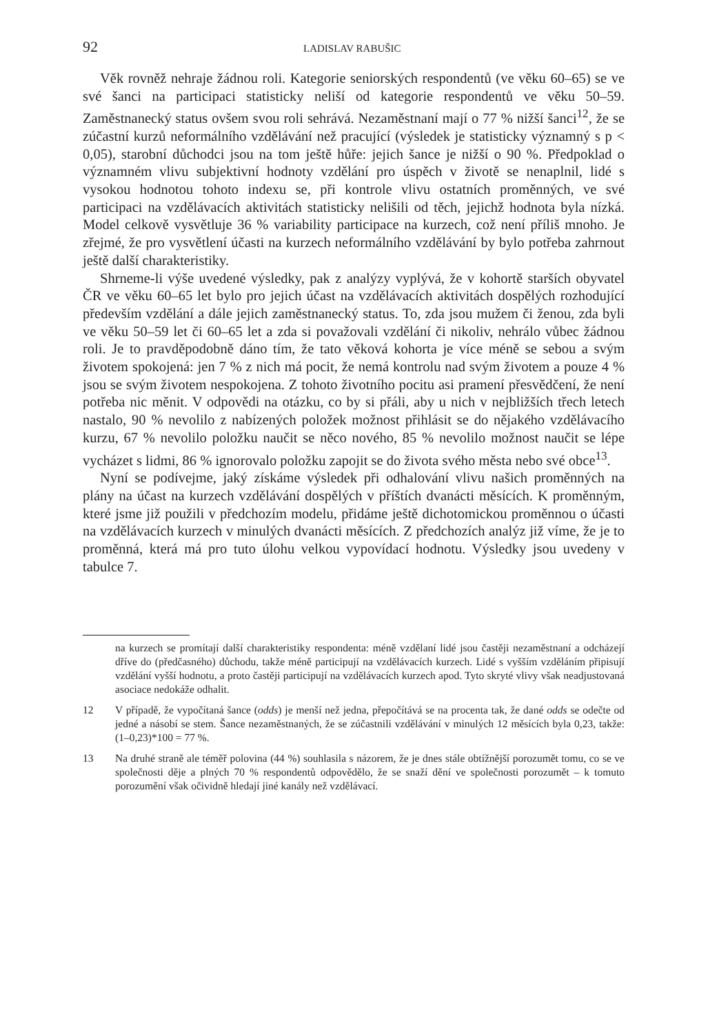92 LADISLAV RABUŠIC
Věk rovněž nehraje žádnou roli. Kategorie seniorských respondentů (ve věku 60–65) se ve své šanci na participaci statisticky neliší od kategorie respondentů ve věku 50–59. Zaměstnanecký status ovšem svou roli sehrává. Nezaměstnaní mají o 77 % nižší šanci<sup>12</sup>, že se zúčastní kurzů neformálního vzdělávání než pracující (výsledek je statisticky významný s p < 0,05), starobní důchodci jsou na tom ještě hůře: jejich šance je nižší o 90 %. Předpoklad o významném vlivu subjektivní hodnoty vzdělání pro úspěch v životě se nenaplnil, lidé s vysokou hodnotou tohoto indexu se, při kontrole vlivu ostatních proměnných, ve své participaci na vzdělávacích aktivitách statisticky nelišili od těch, jejichž hodnota byla nízká. Model celkově vysvětluje 36 % variability participace na kurzech, což není příliš mnoho. Je zřejmé, že pro vysvětlení účasti na kurzech neformálního vzdělávání by bylo potřeba zahrnout ještě další charakteristiky.
Shrneme-li výše uvedené výsledky, pak z analýzy vyplývá, že v kohortě starších obyvatel ČR ve věku 60–65 let bylo pro jejich účast na vzdělávacích aktivitách dospělých rozhodující především vzdělání a dále jejich zaměstnanecký status. To, zda jsou mužem či ženou, zda byli ve věku 50–59 let či 60–65 let a zda si považovali vzdělání či nikoliv, nehrálo vůbec žádnou roli. Je to pravděpodobně dáno tím, že tato věková kohorta je více méně se sebou a svým životem spokojená: jen 7 % z nich má pocit, že nemá kontrolu nad svým životem a pouze 4 % jsou se svým životem nespokojena. Z tohoto životního pocitu asi pramení přesvědčení, že není potřeba nic měnit. V odpovědi na otázku, co by si přáli, aby u nich v nejbližších třech letech nastalo, 90 % nevolilo z nabízených položek možnost přihlásit se do nějakého vzdělávacího kurzu, 67 % nevolilo položku naučit se něco nového, 85 % nevolilo možnost naučit se lépe vycházet s lidmi, 86 % ignorovalo položku zapojit se do života svého města nebo své obce<sup>13</sup>.
Nyní se podívejme, jaký získáme výsledek při odhalování vlivu našich proměnných na plány na účast na kurzech vzdělávání dospělých v příštích dvanácti měsících. K proměnným, které jsme již použili v předchozím modelu, přidáme ještě dichotomickou proměnnou o účasti na vzdělávacích kurzech v minulých dvanácti měsících. Z předchozích analýz již víme, že je to proměnná, která má pro tuto úlohu velkou vypovídací hodnotu. Výsledky jsou uvedeny v tabulce 7.
na kurzech se promítají další charakteristiky respondenta: méně vzdělaní lidé jsou častěji nezaměstnaní a odcházejí dříve do (předčasného) důchodu, takže méně participují na vzdělávacích kurzech. Lidé s vyšším vzděláním připisují vzdělání vyšší hodnotu, a proto častěji participují na vzdělávacích kurzech apod. Tyto skryté vlivy však neadjustovaná asociace nedokáže odhalit.
12 V případě, že vypočítaná šance (odds) je menší než jedna, přepočítává se na procenta tak, že dané odds se odečte od jedné a násobí se stem. Šance nezaměstnaných, že se zúčastnili vzdělávání v minulých 12 měsících byla 0,23, takže: (1–0,23)*100 = 77 %.
13 Na druhé straně ale téměř polovina (44 %) souhlasila s názorem, že je dnes stále obtížnější porozumět tomu, co se ve společnosti děje a plných 70 % respondentů odpovědělo, že se snaží dění ve společnosti porozumět – k tomuto porozumění však očividně hledají jiné kanály než vzdělávací.